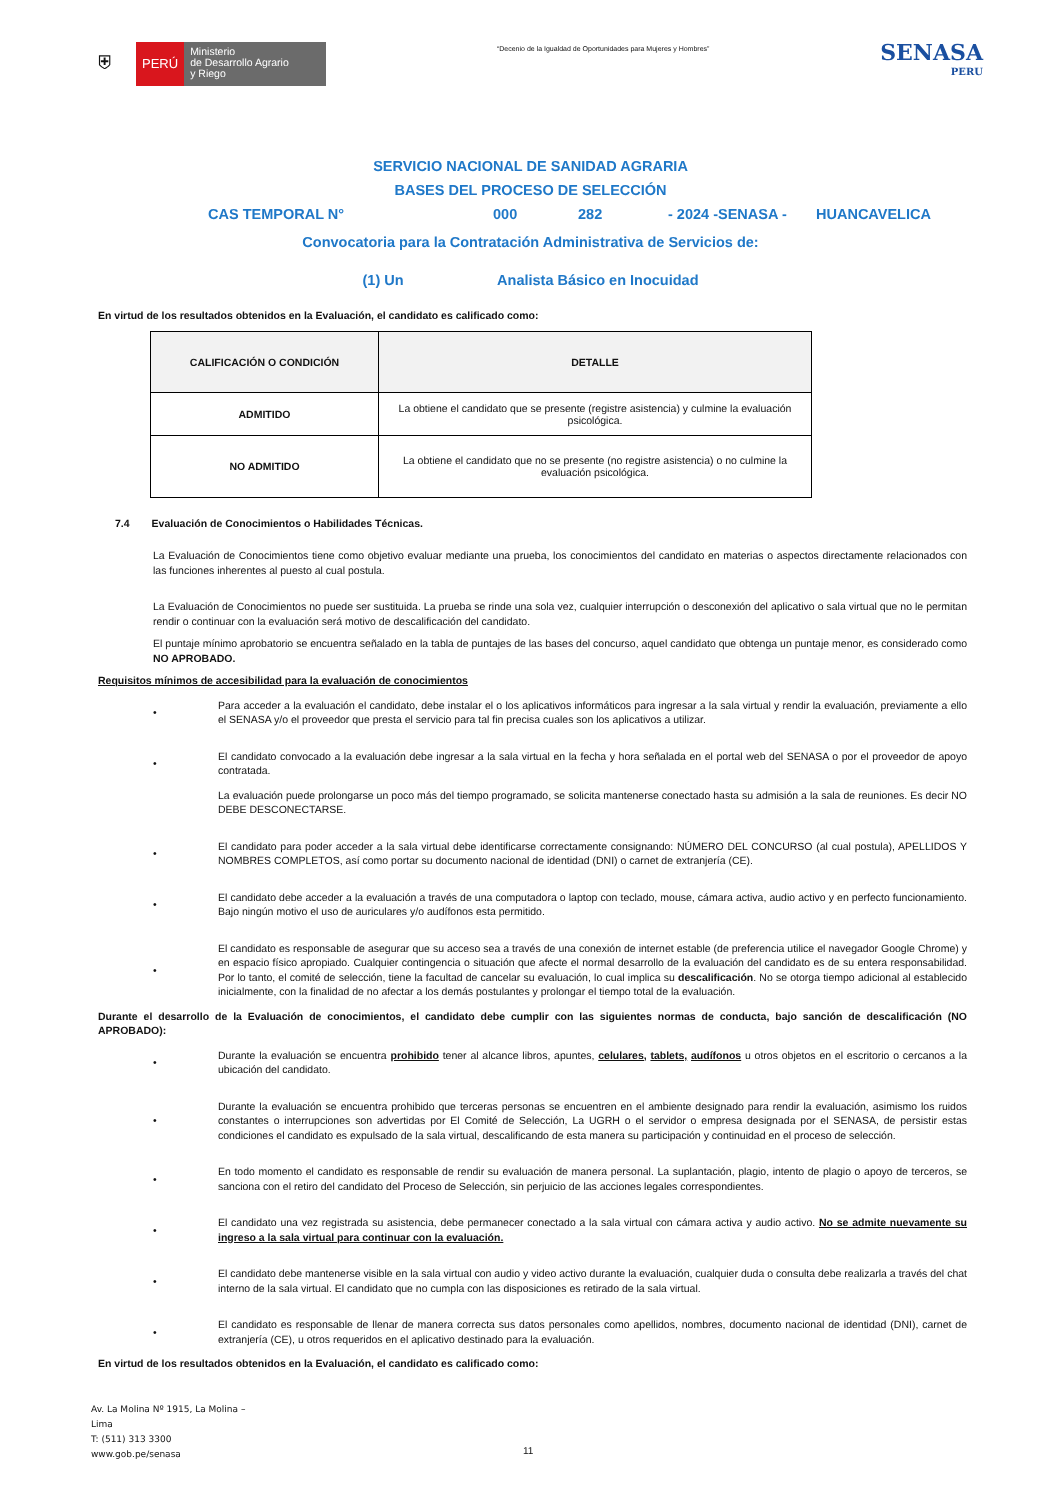⛨
PERÚ
Ministerio
de Desarrollo Agrario
y Riego
“Decenio de la Igualdad de Oportunidades para Mujeres y Hombres”
SENASA
PERU
SERVICIO NACIONAL DE SANIDAD AGRARIA
BASES DEL PROCESO DE SELECCIÓN
CAS TEMPORAL N° 000 282 - 2024 -SENASA - HUANCAVELICA
Convocatoria para la Contratación Administrativa de Servicios de:
(1) Un Analista Básico en Inocuidad
En virtud de los resultados obtenidos en la Evaluación, el candidato es calificado como:
| CALIFICACIÓN O CONDICIÓN | DETALLE |
| --- | --- |
| ADMITIDO | La obtiene el candidato que se presente (registre asistencia) y culmine la evaluación psicológica. |
| NO ADMITIDO | La obtiene el candidato que no se presente (no registre asistencia) o no culmine la evaluación psicológica. |
7.4 Evaluación de Conocimientos o Habilidades Técnicas.
La Evaluación de Conocimientos tiene como objetivo evaluar mediante una prueba, los conocimientos del candidato en materias o aspectos directamente relacionados con las funciones inherentes al puesto al cual postula.
La Evaluación de Conocimientos no puede ser sustituida. La prueba se rinde una sola vez, cualquier interrupción o desconexión del aplicativo o sala virtual que no le permitan rendir o continuar con la evaluación será motivo de descalificación del candidato.
El puntaje mínimo aprobatorio se encuentra señalado en la tabla de puntajes de las bases del concurso, aquel candidato que obtenga un puntaje menor, es considerado como NO APROBADO.
Requisitos mínimos de accesibilidad para la evaluación de conocimientos
• Para acceder a la evaluación el candidato, debe instalar el o los aplicativos informáticos para ingresar a la sala virtual y rendir la evaluación, previamente a ello el SENASA y/o el proveedor que presta el servicio para tal fin precisa cuales son los aplicativos a utilizar.
• El candidato convocado a la evaluación debe ingresar a la sala virtual en la fecha y hora señalada en el portal web del SENASA o por el proveedor de apoyo contratada.
La evaluación puede prolongarse un poco más del tiempo programado, se solicita mantenerse conectado hasta su admisión a la sala de reuniones. Es decir NO DEBE DESCONECTARSE.
• El candidato para poder acceder a la sala virtual debe identificarse correctamente consignando: NÚMERO DEL CONCURSO (al cual postula), APELLIDOS Y NOMBRES COMPLETOS, así como portar su documento nacional de identidad (DNI) o carnet de extranjería (CE).
• El candidato debe acceder a la evaluación a través de una computadora o laptop con teclado, mouse, cámara activa, audio activo y en perfecto funcionamiento. Bajo ningún motivo el uso de auriculares y/o audífonos esta permitido.
• El candidato es responsable de asegurar que su acceso sea a través de una conexión de internet estable (de preferencia utilice el navegador Google Chrome) y en espacio físico apropiado. Cualquier contingencia o situación que afecte el normal desarrollo de la evaluación del candidato es de su entera responsabilidad. Por lo tanto, el comité de selección, tiene la facultad de cancelar su evaluación, lo cual implica su descalificación. No se otorga tiempo adicional al establecido inicialmente, con la finalidad de no afectar a los demás postulantes y prolongar el tiempo total de la evaluación.
Durante el desarrollo de la Evaluación de conocimientos, el candidato debe cumplir con las siguientes normas de conducta, bajo sanción de descalificación (NO APROBADO):
• Durante la evaluación se encuentra prohibido tener al alcance libros, apuntes, celulares, tablets, audífonos u otros objetos en el escritorio o cercanos a la ubicación del candidato.
• Durante la evaluación se encuentra prohibido que terceras personas se encuentren en el ambiente designado para rendir la evaluación, asimismo los ruidos constantes o interrupciones son advertidas por El Comité de Selección, La UGRH o el servidor o empresa designada por el SENASA, de persistir estas condiciones el candidato es expulsado de la sala virtual, descalificando de esta manera su participación y continuidad en el proceso de selección.
• En todo momento el candidato es responsable de rendir su evaluación de manera personal. La suplantación, plagio, intento de plagio o apoyo de terceros, se sanciona con el retiro del candidato del Proceso de Selección, sin perjuicio de las acciones legales correspondientes.
• El candidato una vez registrada su asistencia, debe permanecer conectado a la sala virtual con cámara activa y audio activo. No se admite nuevamente su ingreso a la sala virtual para continuar con la evaluación.
• El candidato debe mantenerse visible en la sala virtual con audio y video activo durante la evaluación, cualquier duda o consulta debe realizarla a través del chat interno de la sala virtual. El candidato que no cumpla con las disposiciones es retirado de la sala virtual.
• El candidato es responsable de llenar de manera correcta sus datos personales como apellidos, nombres, documento nacional de identidad (DNI), carnet de extranjería (CE), u otros requeridos en el aplicativo destinado para la evaluación.
En virtud de los resultados obtenidos en la Evaluación, el candidato es calificado como:
Av. La Molina Nº 1915, La Molina –
Lima
T: (511) 313 3300
www.gob.pe/senasa
11